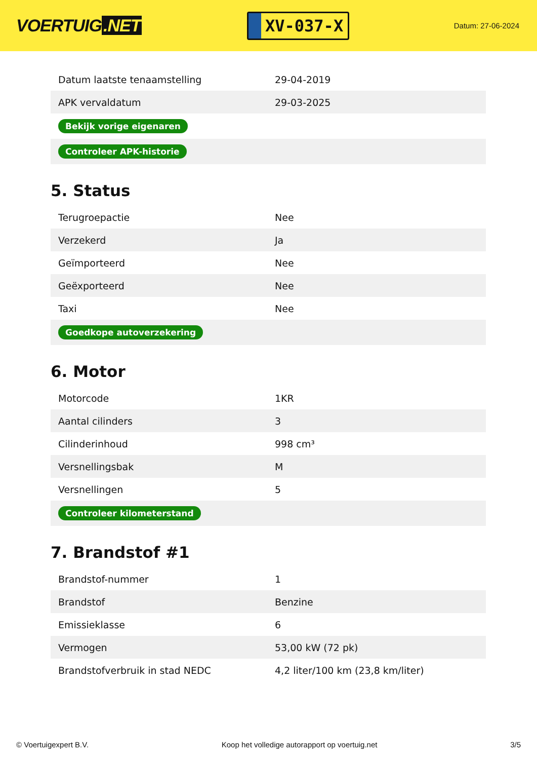VOERTUIG.NET
XV-037-X
Datum: 27-06-2024
| Datum laatste tenaamstelling | 29-04-2019 |
| APK vervaldatum | 29-03-2025 |
| Bekijk vorige eigenaren | |
| Controleer APK-historie | |
5. Status
| Terugroepactie | Nee |
| Verzekerd | Ja |
| Geïmporteerd | Nee |
| Geëxporteerd | Nee |
| Taxi | Nee |
| Goedkope autoverzekering | |
6. Motor
| Motorcode | 1KR |
| Aantal cilinders | 3 |
| Cilinderinhoud | 998 cm³ |
| Versnellingsbak | M |
| Versnellingen | 5 |
| Controleer kilometerstand | |
7. Brandstof #1
| Brandstof-nummer | 1 |
| Brandstof | Benzine |
| Emissieklasse | 6 |
| Vermogen | 53,00 kW (72 pk) |
| Brandstofverbruik in stad NEDC | 4,2 liter/100 km (23,8 km/liter) |
© Voertuigexpert B.V. Koop het volledige autorapport op voertuig.net 3/5